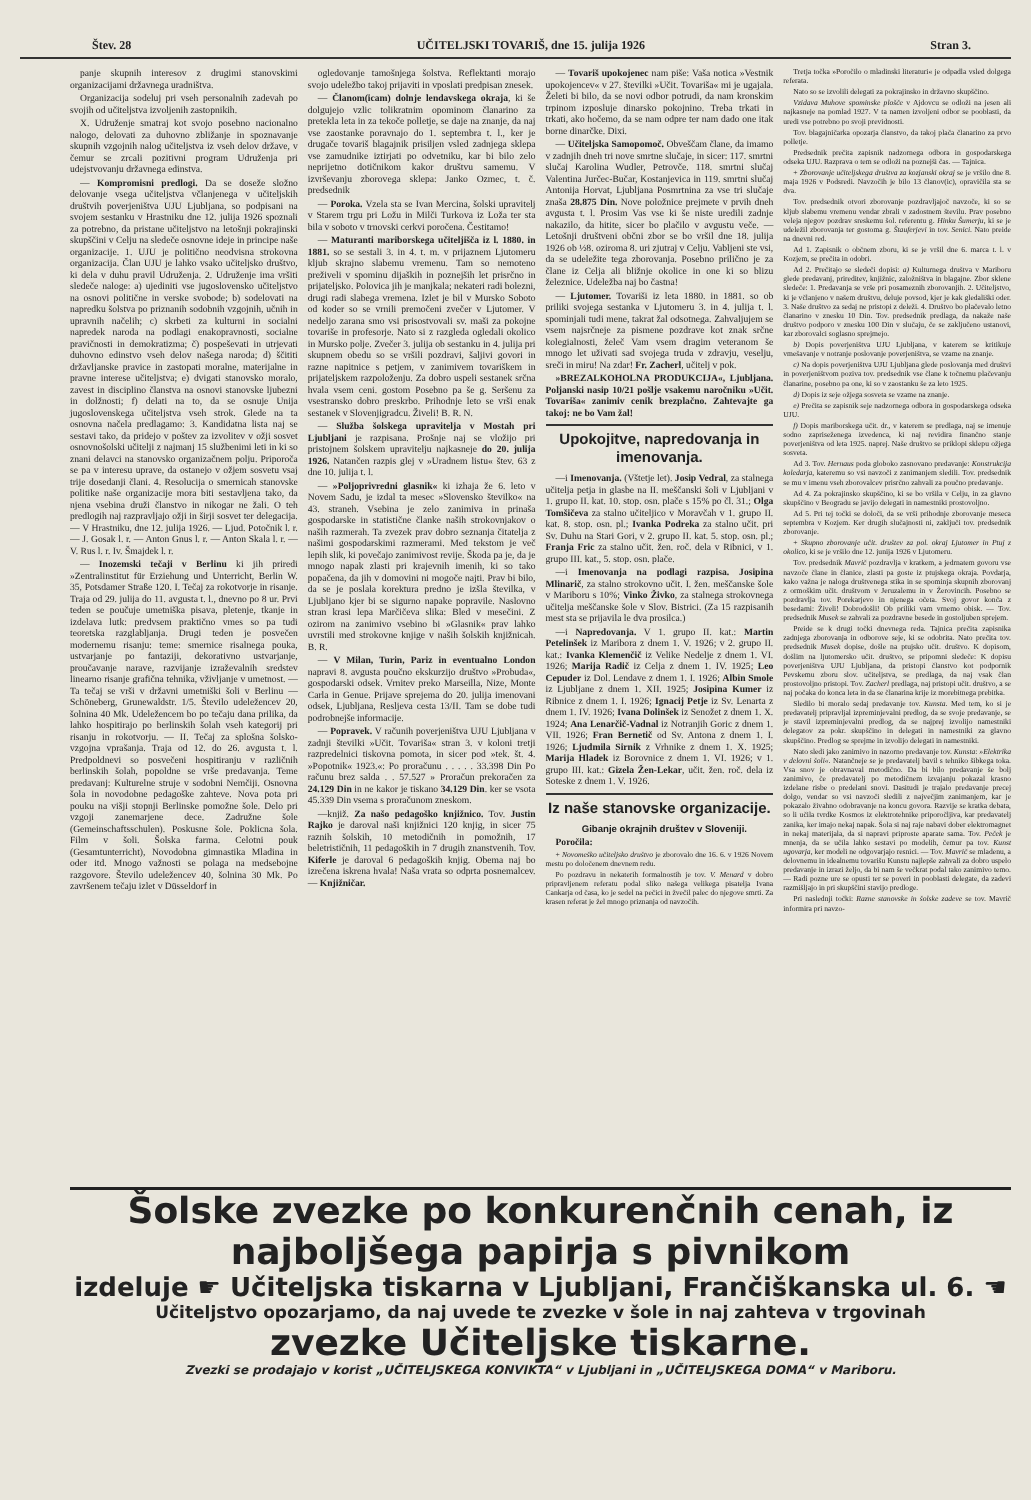Štev. 28 UČITELJSKI TOVARIŠ, dne 15. julija 1926 Stran 3.
panje skupnih interesov z drugimi stanovskimi organizacijami državnega uradništva.
Organizacija sodeluj pri vseh personalnih zadevah po svojih od učiteljstva izvoljenih zastopnikih.
X. Udruženje smatraj kot svojo posebno nacionalno nalogo, delovati za duhovno zbližanje in spoznavanje skupnih vzgojnih nalog učiteljstva iz vseh delov države, v čemur se zrcali pozitivni program Udruženja pri udejstvovanju državnega edinstva.
— Kompromisni predlogi. Da se doseže složno delovanje vsega učiteljstva včlanjenega v učiteljskih društvih poverjeništva UJU Ljubljana, so podpisani na svojem sestanku v Hrastniku dne 12. julija 1926 spoznali za potrebno, da pristane učiteljstvo na letošnji pokrajinski skupščini v Celju na sledeče osnovne ideje in principe naše organizacije. 1. UJU je politično neodvisna strokovna organizacija. Član UJU je lahko vsako učiteljsko društvo, ki dela v duhu pravil Udruženja. 2. Udruženje ima vršiti sledeče naloge: a) ujediniti vse jugoslovensko učiteljstvo na osnovi politične in verske svobode; b) sodelovati na napredku šolstva po priznanih sodobnih vzgojnih, učnih in upravnih načelih; c) skrbeti za kulturni in socialni napredek naroda na podlagi enakopravnosti, socialne pravičnosti in demokratizma; č) pospeševati in utrjevati duhovno edinstvo vseh delov našega naroda; d) ščititi državljanske pravice in zastopati moralne, materijalne in pravne interese učiteljstva; e) dvigati stanovsko moralo, zavest in disciplino članstva na osnovi stanovske ljubezni in dolžnosti; f) delati na to, da se osnuje Unija jugoslovenskega učiteljstva vseh strok. Glede na ta osnovna načela predlagamo: 3. Kandidatna lista naj se sestavi tako, da pridejo v poštev za izvolitev v ožji sosvet osnovnošolski učitelji z najmanj 15 službenimi leti in ki so znani delavci na stanovsko organizačnem polju. Priporoča se pa v interesu uprave, da ostanejo v ožjem sosvetu vsaj trije dosedanji člani. 4. Resolucija o smernicah stanovske politike naše organizacije mora biti sestavljena tako, da njena vsebina druži članstvo in nikogar ne žali. O teh predlogih naj razpravljajo ožji in širji sosvet ter delegacija. — V Hrastniku, dne 12. julija 1926. — Ljud. Potočnik l. r. — J. Gosak l. r. — Anton Gnus l. r. — Anton Skala l. r. — V. Rus l. r. Iv. Šmajdek l. r.
— Inozemski tečaji v Berlinu ki jih priredi »Zentralinstitut für Erziehung und Unterricht, Berlin W. 35, Potsdamer Straße 120. I. Tečaj za rokotvorje in risanje. Traja od 29. julija do 11. avgusta t. l., dnevno po 8 ur. Prvi teden se poučuje umetniška pisava, pletenje, tkanje in izdelava lutk: predvsem praktično vmes so pa tudi teoretska razglabljanja. Drugi teden je posvečen modernemu risanju: teme: smernice risalnega pouka, ustvarjanje po fantaziji, dekorativno ustvarjanje, proučavanje narave, razvijanje izraževalnih sredstev linearno risanje grafična tehnika, vživljanje v umetnost. — Ta tečaj se vrši v državni umetniški šoli v Berlinu — Schöneberg, Grunewaldstr. 1/5. Število udeležencev 20, šolnina 40 Mk. Udeležencem bo po tečaju dana prilika, da lahko hospitirajo po berlinskih šolah vseh kategorij pri risanju in rokotvorju. — II. Tečaj za splošna šolsko-vzgojna vprašanja. Traja od 12. do 26. avgusta t. l. Predpoldnevi so posvečeni hospitiranju v različnih berlinskih šolah, popoldne se vrše predavanja. Teme predavanj: Kulturelne struje v sodobni Nemčiji. Osnovna šola in novodobne pedagoške zahteve. Nova pota pri pouku na višji stopnji Berlinske pomožne šole. Delo pri vzgoji zanemarjene dece. Zadružne šole (Gemeinschaftsschulen). Poskusne šole. Poklicna šola. Film v šoli. Šolska farma. Celotni pouk (Gesamtunterricht), Novodobna gimnastika Mladina in oder itd. Mnogo važnosti se polaga na medsebojne razgovore. Število udeležencev 40, šolnina 30 Mk. Po završenem tečaju izlet v Düsseldorf in
ogledovanje tamošnjega šolstva. Reflektanti morajo svojo udeležbo takoj prijaviti in vposlati predpisan znesek.
— Članom(icam) dolnje lendavskega okraja, ki še dolgujejo vzlic tolikratnim opominom članarino za pretekla leta in za tekoče polletje, se daje na znanje, da naj vse zaostanke poravnajo do 1. septembra t. l., ker je drugače tovariš blagajnik prisiljen vsled zadnjega sklepa vse zamudnike iztirjati po odvetniku, kar bi bilo zelo neprijetno dotičnikom kakor društvu samemu. V izvrševanju zborovega sklepa: Janko Ozmec, t. č. predsednik
— Poroka. Vzela sta se Ivan Mercina, šolski upravitelj v Starem trgu pri Ložu in Milči Turkova iz Loža ter sta bila v soboto v trnovski cerkvi poročena. Čestitamo!
— Maturanti mariborskega učiteljišča iz l. 1880. in 1881. so se sestali 3. in 4. t. m. v prijaznem Ljutomeru kljub skrajno slabemu vremenu. Tam so nemoteno preživeli v spominu dijaških in poznejših let prisrčno in prijateljsko. Polovica jih je manjkala; nekateri radi bolezni, drugi radi slabega vremena. Izlet je bil v Mursko Soboto od koder so se vrnili premočeni zvečer v Ljutomer. V nedeljo zarana smo vsi prisostvovali sv. maši za pokojne tovariše in profesorje. Nato si z razgleda ogledali okolico in Mursko polje. Zvečer 3. julija ob sestanku in 4. julija pri skupnem obedu so se vršili pozdravi, šaljivi govori in razne napitnice s petjem, v zanimivem tovariškem in prijateljskem razpoloženju. Za dobro uspeli sestanek srčna hvala vsem ceni. gostom Posebno pa še g. Seršenu za vsestransko dobro preskrbo. Prihodnje leto se vrši enak sestanek v Slovenjigradcu. Živeli! B. R. N.
— Služba šolskega upravitelja v Mostah pri Ljubljani je razpisana. Prošnje naj se vložijo pri pristojnem šolskem upravitelju najkasneje do 20. julija 1926. Natančen razpis glej v »Uradnem listu« štev. 63 z dne 10. julija t. l.
— »Poljoprivredni glasnik« ki izhaja že 6. leto v Novem Sadu, je izdal ta mesec »Slovensko številko« na 43. straneh. Vsebina je zelo zanimiva in prinaša gospodarske in statistične članke naših strokovnjakov o naših razmerah. Ta zvezek prav dobro seznanja čitatelja z našimi gospodarskimi razmerami. Med tekstom je več lepih slik, ki povečajo zanimivost revije. Škoda pa je, da je mnogo napak zlasti pri krajevnih imenih, ki so tako popačena, da jih v domovini ni mogoče najti. Prav bi bilo, da se je poslala korektura predno je izšla številka, v Ljubljano kjer bi se sigurno napake popravile. Naslovno stran krasi lepa Marčičeva slika: Bled v mesečini. Z ozirom na zanimivo vsebino bi »Glasnik« prav lahko uvrstili med strokovne knjige v naših šolskih knjižnicah. B. R.
— V Milan, Turin, Pariz in eventualno London napravi 8. avgusta poučno ekskurzijo društvo »Probuda«, gospodarski odsek. Vrnitev preko Marseilla, Nize, Monte Carla in Genue. Prijave sprejema do 20. julija imenovani odsek, Ljubljana, Resljeva cesta 13/II. Tam se dobe tudi podrobnejše informacije.
— Popravek. V računih poverjeništva UJU Ljubljana v zadnji številki »Učit. Tovariša« stran 3. v koloni tretji razpredelnici tiskovna pomota, in sicer pod »tek. št. 4. »Popotnik« 1923.«: Po proračunu . . . . . 33.398 Din Po računu brez salda . . 57.527 » Proračun prekoračen za 24.129 Din in ne kakor je tiskano 34.129 Din. ker se vsota 45.339 Din vsema s proračunom zneskom.
—knjiž. Za našo pedagoško knjižnico. Tov. Justin Rajko je daroval naši knjižnici 120 knjig, in sicer 75 raznih šolskih, 10 metodičnih in pomožnih, 17 beletrističnih, 11 pedagoških in 7 drugih znanstvenih. Tov. Kiferle je daroval 6 pedagoških knjig. Obema naj bo izrečena iskrena hvala! Naša vrata so odprta posnemalcev. — Knjižničar.
— Tovariš upokojenec nam piše: Vaša notica »Vestnik upokojencev« v 27. številki »Učit. Tovariša« mi je ugajala. Želeti bi bilo, da se novi odbor potrudi, da nam kronskim trpinom izposluje dinarsko pokojnino. Treba trkati in trkati, ako hočemo, da se nam odpre ter nam dado one itak borne dinarčke. Dixi.
— Učiteljska Samopomoč. Obveščam člane, da imamo v zadnjih dneh tri nove smrtne slučaje, in sicer: 117. smrtni slučaj Karolina Wudler, Petrovče. 118. smrtni slučaj Valentina Jurčec-Bučar, Kostanjevica in 119. smrtni slučaj Antonija Horvat, Ljubljana Posmrtnina za vse tri slučaje znaša 28.875 Din. Nove položnice prejmete v prvih dneh avgusta t. l. Prosim Vas vse ki še niste uredili zadnje nakazilo, da hitite, sicer bo plačilo v avgustu veče. — Letošnji društveni občni zbor se bo vršil dne 18. julija 1926 ob ½8. oziroma 8. uri zjutraj v Celju. Vabljeni ste vsi, da se udeležite tega zborovanja. Posebno prilično je za člane iz Celja ali bližnje okolice in one ki so blizu železnice. Udeležba naj bo častna!
— Ljutomer. Tovariši iz leta 1880. in 1881. so ob priliki svojega sestanka v Ljutomeru 3. in 4. julija t. l. spominjali tudi mene, takrat žal odsotnega. Zahvaljujem se vsem najsrčneje za pismene pozdrave kot znak srčne kolegialnosti, želeč Vam vsem dragim veteranom še mnogo let uživati sad svojega truda v zdravju, veselju, sreči in miru! Na zdar! Fr. Zacherl, učitelj v pok.
»BREZALKOHOLNA PRODUKCIJA«, Ljubljana. Poljanski nasip 10/21 pošlje vsakemu naročniku »Učit. Tovariša« zanimiv cenik brezplačno. Zahtevajte ga takoj: ne bo Vam žal!
Upokojitve, napredovanja in imenovanja.
—i Imenovanja. (Vštetje let). Josip Vedral, za stalnega učitelja petja in glasbe na II. meščanski šoli v Ljubljani v 1. grupo II. kat. 10. stop. osn. plače s 15% po čl. 31.; Olga Tomšičeva za stalno učiteljico v Moravčah v 1. grupo II. kat. 8. stop. osn. pl.; Ivanka Podreka za stalno učit. pri Sv. Duhu na Stari Gori, v 2. grupo II. kat. 5. stop. osn. pl.; Franja Fric za stalno učit. žen. roč. dela v Ribnici, v 1. grupo III. kat., 5. stop. osn. plače.
—i Imenovanja na podlagi razpisa. Josipina Mlinarič, za stalno strokovno učit. I. žen. meščanske šole v Mariboru s 10%; Vinko Živko, za stalnega strokovnega učitelja meščanske šole v Slov. Bistrici. (Za 15 razpisanih mest sta se prijavila le dva prosilca.)
—i Napredovanja. V 1. grupo II. kat.: Martin Petelinšek iz Maribora z dnem 1. V. 1926; v 2. grupo II. kat.: Ivanka Klemenčič iz Velike Nedelje z dnem 1. VI. 1926; Marija Radič iz Celja z dnem 1. IV. 1925; Leo Cepuder iz Dol. Lendave z dnem 1. I. 1926; Albin Smole iz Ljubljane z dnem 1. XII. 1925; Josipina Kumer iz Ribnice z dnem 1. I. 1926; Ignacij Petje iz Sv. Lenarta z dnem 1. IV. 1926; Ivana Dolinšek iz Senožet z dnem 1. X. 1924; Ana Lenarčič-Vadnal iz Notranjih Goric z dnem 1. VII. 1926; Fran Bernetič od Sv. Antona z dnem 1. I. 1926; Ljudmila Sirnik z Vrhnike z dnem 1. X. 1925; Marija Hladek iz Borovnice z dnem 1. VI. 1926; v 1. grupo III. kat.: Gizela Žen-Lekar, učit. žen. roč. dela iz Soteske z dnem 1. V. 1926.
Iz naše stanovske organizacije.
Gibanje okrajnih društev v Sloveniji.
Poročila:
+ Novomeško učiteljsko društvo je zborovalo dne 16. 6. v 1926 Novem mestu po določenem dnevnem redu.
Po pozdravu in nekaterih formalnostih je tov. V. Menard v dobro pripravljenem referatu podal sliko našega velikega pisatelja Ivana Cankarja od časa, ko je sedel na pečici in žvečil palec do njegove smrti. Za krasen referat je žel mnogo priznanja od navzočih.
Tretja točka »Poročilo o mladinski literaturi« je odpadla vsled dolgega referata.
Nato so se izvolili delegati za pokrajinsko in državno skupščino.
Vzidava Muhove spominske plošče v Ajdovcu se odloži na jesen ali najkasneje na pomlad 1927. V ta namen izvoljeni odbor se pooblasti, da uredi vse potrebno po svoji previdnosti.
Tov. blagajničarka opozarja članstvo, da takoj plača članarino za prvo polletje.
Predsednik prečita zapisnik nadzornega odbora in gospodarskega odseka UJU. Razprava o tem se odloži na poznejši čas. — Tajnica.
+ Zborovanje učiteljskega društva za kozjanski okraj se je vršilo dne 8. maja 1926 v Podsredi. Navzočih je bilo 13 članov(ic), opravičila sta se dva.
Tov. predsednik otvori zborovanje pozdravljajoč navzoče, ki so se kljub slabemu vremenu vendar zbrali v zadostnem številu. Prav posebno veleja njegov pozdrav sreskemu šol. referentu g. Hinku Šumerju, ki se je udeležil zborovanja ter gostoma g. Štauferjevi in tov. Senici. Nato preide na dnevni red.
Ad 1. Zapisnik o občnem zboru, ki se je vršil dne 6. marca t. l. v Kozjem, se prečita in odobri.
Ad 2. Prečitajo se sledeči dopisi: a) Kulturnega društva v Mariboru glede predavanj, prireditev, knjižnic, založništva in blagajne. Zbor sklene sledeče: 1. Predavanja se vrše pri posameznih zborovanjih. 2. Učiteljstvo, ki je včlanjeno v našem društvu, deluje povsod, kjer je kak gledališki oder. 3. Naše društvo za sedaj ne pristopi z deleži. 4. Društvo bo plačevalo letno članarino v znesku 10 Din. Tov. predsednik predlaga, da nakaže naše društvo podporo v znesku 100 Din v slučaju, če se zaključeno ustanovi, kar zborovalci soglasno sprejmejo.
b) Dopis poverjeništva UJU Ljubljana, v katerem se kritikuje vmešavanje v notranje poslovanje poverjeništva, se vzame na znanje.
c) Na dopis poverjeništva UJU Ljubljana glede poslovanja med društvi in poverjeništvom poziva tov. predsednik vse člane k točnemu plačevanju članarine, posebno pa one, ki so v zaostanku še za leto 1925.
d) Dopis iz seje ožjega sosveta se vzame na znanje.
e) Prečita se zapisnik seje nadzornega odbora in gospodarskega odseka UJU.
f) Dopis mariborskega učit. dr., v katerem se predlaga, naj se imenuje sodno zapriseženega izvedenca, ki naj revidira finančno stanje poverjeništva od leta 1925. naprej. Naše društvo se priklopi sklepu ožjega sosveta.
Ad 3. Tov. Hernaus poda globoko zasnovano predavanje: Konstrukcija koledarja, kateremu so vsi navzoči z zanimanjem sledili. Tov. predsednik se mu v imenu vseh zborovalcev prisrčno zahvali za poučno predavanje.
Ad 4. Za pokrajinsko skupščino, ki se bo vršila v Celju, in za glavno skupščino v Beogradu se javijo delegati in namestniki prostovoljno.
Ad 5. Pri tej točki se določi, da se vrši prihodnje zborovanje meseca septembra v Kozjem. Ker drugih slučajnosti ni, zaključi tov. predsednik zborovanje.
+ Skupno zborovanje učit. društev za pol. okraj Ljutomer in Ptuj z okolico, ki se je vršilo dne 12. junija 1926 v Ljutomeru.
Tov. predsednik Mavrič pozdravlja v kratkem, a jedrnatem govoru vse navzoče člane in članice, zlasti pa goste iz ptujskega okraja. Povdarja, kako važna je naloga društvenega stika in se spominja skupnih zborovanj z ormoškim učit. društvom v Jeruzalemu in v Žerovincih. Posebno se pozdravlja tov. Porekarjevo in njenega očeta. Svoj govor konča z besedami: Živeli! Dobrodošli! Ob priliki vam vrnemo obisk. — Tov. predsednik Musek se zahvali za pozdravne besede in gostoljuben sprejem.
Preide se k drugi točki dnevnega reda. Tajnica prečita zapisnika zadnjega zborovanja in odborove seje, ki se odobrita. Nato prečita tov. predsednik Musek dopise, došle na ptujsko učit. društvo. K dopisom, došlim na ljutomersko učit. društvo, se pripomni sledeče: K dopisu poverjeništva UJU Ljubljana, da pristopi članstvo kot podpornik Pevskemu zboru slov. učiteljstva, se predlaga, da naj vsak član prostovoljno pristopi. Tov. Zacherl predlaga, naj pristopi učit. društvo, a se naj počaka do konca leta in da se članarina krije iz morebitnega prebitka.
Sledilo bi moralo sedaj predavanje tov. Kunsta. Med tem, ko si je predavatelj pripravljal izpreminjevalni predlog, da se svoje predavanje, se je stavil izpreminjevalni predlog, da se najprej izvolijo namestniki delegatov za pokr. skupščino in delegati in namestniki za glavno skupščino. Predlog se sprejme in izvolijo delegati in namestniki.
Nato sledi jako zanimivo in nazorno predavanje tov. Kunsta: »Elektrika v delovni šoli«. Natančneje se je predavatelj bavil s tehniko šibkega toka. Vsa snov je obravnaval metodično. Da bi bilo predavanje še bolj zanimivo, če predavatelj po metodičnem izvajanju pokazal krasno izdelane risbe o predelani snovi. Dasitudi je trajalo predavanje precej dolgo, vendar so vsi navzoči sledili z največjim zanimanjem, kar je pokazalo živahno odobravanje na koncu govora. Razvije se kratka debata, so li učila tvrdke Kosmos iz elektrotehnike priporočljiva, kar predavatelj zanika, ker imajo nekaj napak. Šola si naj raje nabavi dober elektromagnet in nekaj materijala, da si napravi priproste aparate sama. Tov. Peček je mnenja, da se učila lahko sestavi po modelih, čemur pa tov. Kunst ugovarja, ker modeli ne odgovarjajo resnici. — Tov. Mavrič se mladenu, a delovnemu in idealnemu tovarišu Kunstu najlepše zahvali za dobro uspelo predavanje in izrazi željo, da bi nam še večkrat podal tako zanimivo temo. — Radi pozne ure se opusti ter se poveri in pooblasti delegate, da zadevi razmišljajo in pri skupščini stavijo predloge.
Pri naslednji točki: Razne stanovske in šolske zadeve se tov. Mavrič informira pri navzo-
Šolske zvezke po konkurenčnih cenah, iz najboljšega papirja s pivnikom
izdeluje ☛ Učiteljska tiskarna v Ljubljani, Frančiškanska ul. 6. ☚
Učiteljstvo opozarjamo, da naj uvede te zvezke v šole in naj zahteva v trgovinah
zvezke Učiteljske tiskarne.
Zvezki se prodajajo v korist „UČITELJSKEGA KONVIKTA“ v Ljubljani in „UČITELJSKEGA DOMA“ v Mariboru.